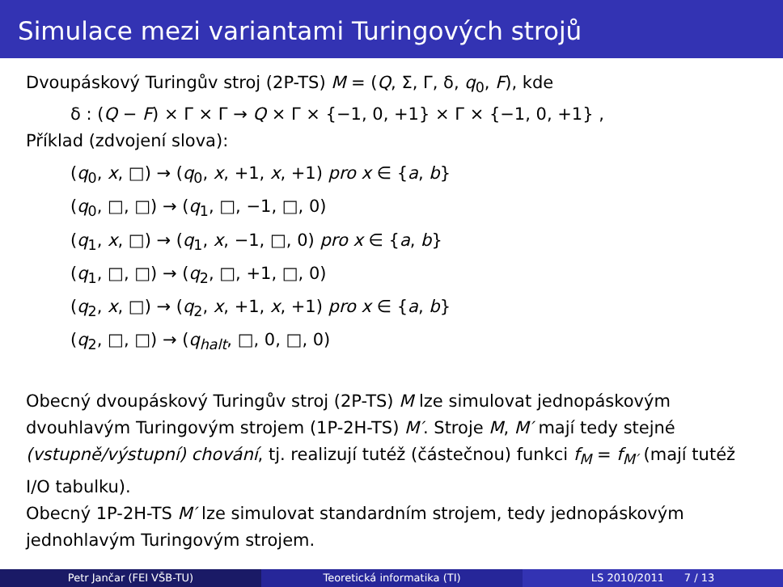Simulace mezi variantami Turingových strojů
Dvoupáskový Turingův stroj (2P-TS) M = (Q, Σ, Γ, δ, q<sub>0</sub>, F), kde
δ : (Q − F) × Γ × Γ → Q × Γ × {−1, 0, +1} × Γ × {−1, 0, +1} ,
Příklad (zdvojení slova):
(q<sub>0</sub>, x, □) → (q<sub>0</sub>, x, +1, x, +1) pro x ∈ {a, b}
(q<sub>0</sub>, □, □) → (q<sub>1</sub>, □, −1, □, 0)
(q<sub>1</sub>, x, □) → (q<sub>1</sub>, x, −1, □, 0) pro x ∈ {a, b}
(q<sub>1</sub>, □, □) → (q<sub>2</sub>, □, +1, □, 0)
(q<sub>2</sub>, x, □) → (q<sub>2</sub>, x, +1, x, +1) pro x ∈ {a, b}
(q<sub>2</sub>, □, □) → (q<sub>halt</sub>, □, 0, □, 0)
Obecný dvoupáskový Turingův stroj (2P-TS) M lze simulovat jednopáskovým dvouhlavým Turingovým strojem (1P-2H-TS) M′. Stroje M, M′ mají tedy stejné (vstupně/výstupní) chování, tj. realizují tutéž (částečnou) funkci f<sub>M</sub> = f<sub>M′</sub> (mají tutéž I/O tabulku).
Obecný 1P-2H-TS M′ lze simulovat standardním strojem, tedy jednopáskovým jednohlavým Turingovým strojem.
Petr Jančar (FEI VŠB-TU) Teoretická informatika (TI) LS 2010/2011 7 / 13